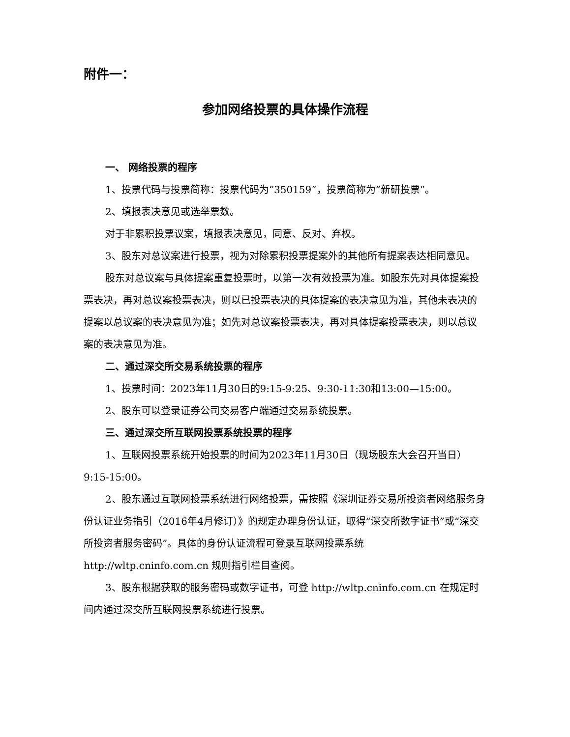附件一：
参加网络投票的具体操作流程
一、 网络投票的程序
1、投票代码与投票简称：投票代码为“350159”，投票简称为“新研投票”。
2、填报表决意见或选举票数。
对于非累积投票议案，填报表决意见，同意、反对、弃权。
3、股东对总议案进行投票，视为对除累积投票提案外的其他所有提案表达相同意见。
股东对总议案与具体提案重复投票时，以第一次有效投票为准。如股东先对具体提案投票表决，再对总议案投票表决，则以已投票表决的具体提案的表决意见为准，其他未表决的提案以总议案的表决意见为准；如先对总议案投票表决，再对具体提案投票表决，则以总议案的表决意见为准。
二、通过深交所交易系统投票的程序
1、投票时间：2023年11月30日的9:15-9:25、9:30-11:30和13:00—15:00。
2、股东可以登录证券公司交易客户端通过交易系统投票。
三、通过深交所互联网投票系统投票的程序
1、互联网投票系统开始投票的时间为2023年11月30日（现场股东大会召开当日）9:15-15:00。
2、股东通过互联网投票系统进行网络投票，需按照《深圳证券交易所投资者网络服务身份认证业务指引（2016年4月修订）》的规定办理身份认证，取得“深交所数字证书”或“深交所投资者服务密码”。具体的身份认证流程可登录互联网投票系统 http://wltp.cninfo.com.cn 规则指引栏目查阅。
3、股东根据获取的服务密码或数字证书，可登 http://wltp.cninfo.com.cn 在规定时间内通过深交所互联网投票系统进行投票。